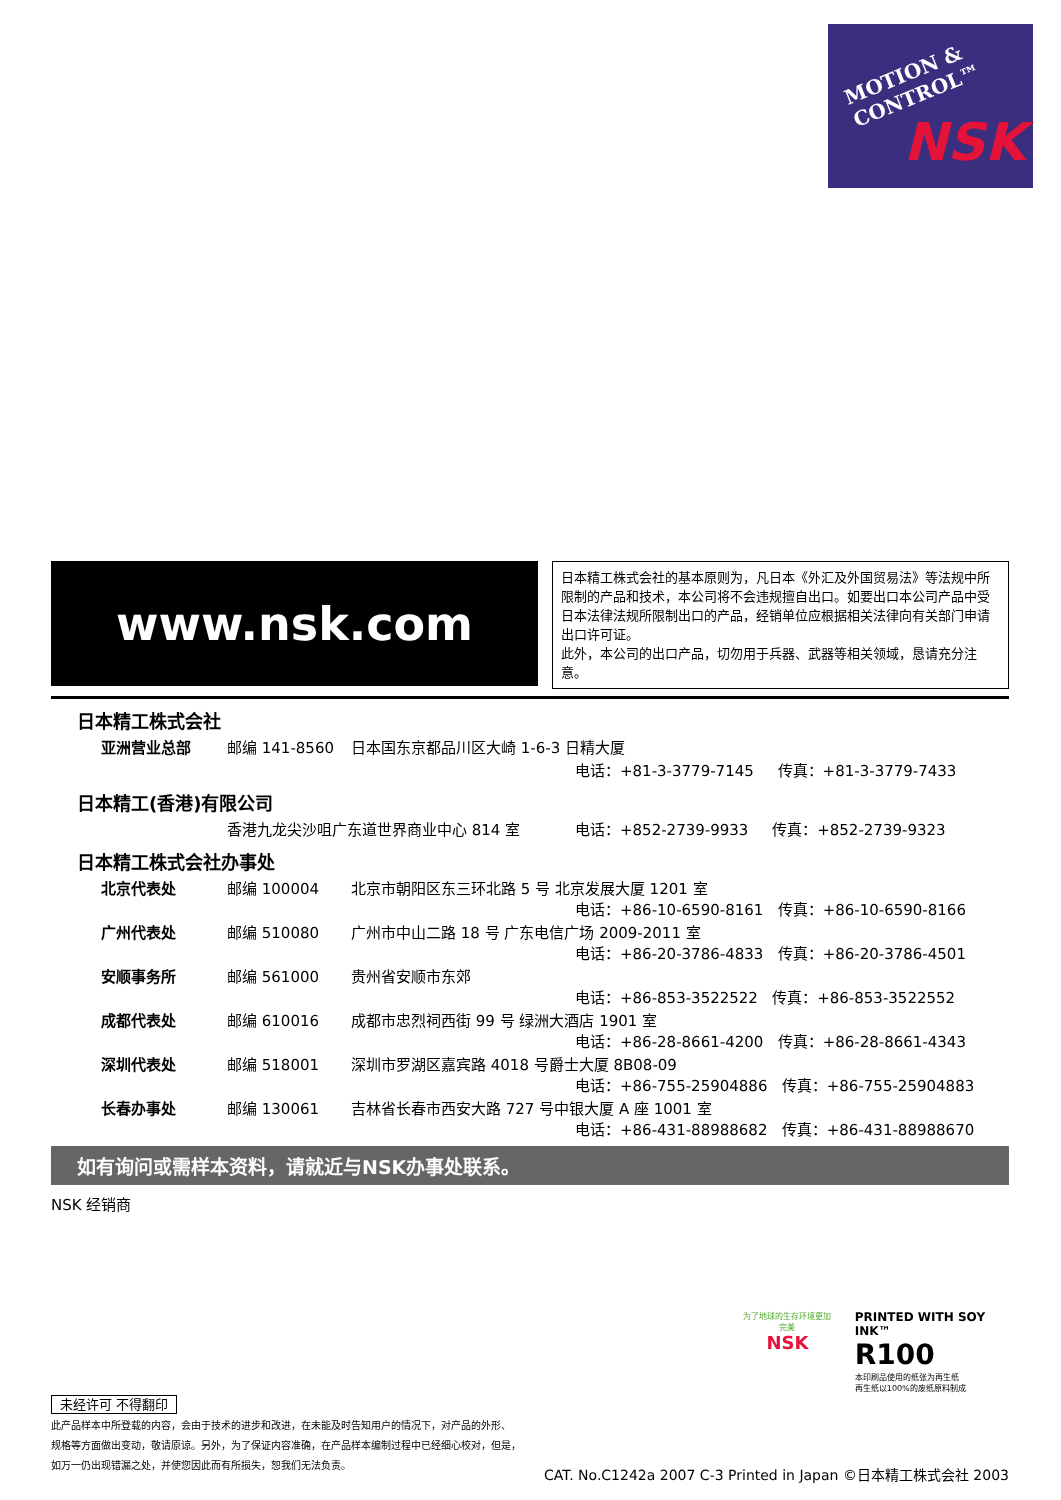MOTION &
CONTROL™
NSK
www.nsk.com
日本精工株式会社的基本原则为，凡日本《外汇及外国贸易法》等法规中所限制的产品和技术，本公司将不会违规擅自出口。如要出口本公司产品中受日本法律法规所限制出口的产品，经销单位应根据相关法律向有关部门申请出口许可证。
此外，本公司的出口产品，切勿用于兵器、武器等相关领域，恳请充分注意。
日本精工株式会社
| 亚洲营业总部 | 邮编 141-8560 | 日本国东京都品川区大崎 1-6-3 日精大厦 | |
| | | | 电话：+81-3-3779-7145 传真：+81-3-3779-7433 |
日本精工(香港)有限公司
| | 香港九龙尖沙咀广东道世界商业中心 814 室 | 电话：+852-2739-9933 传真：+852-2739-9323 |
日本精工株式会社办事处
| 北京代表处 | 邮编 100004 | 北京市朝阳区东三环北路 5 号 北京发展大厦 1201 室 电话：+86-10-6590-8161 传真：+86-10-6590-8166 |
| 广州代表处 | 邮编 510080 | 广州市中山二路 18 号 广东电信广场 2009-2011 室 电话：+86-20-3786-4833 传真：+86-20-3786-4501 |
| 安顺事务所 | 邮编 561000 | 贵州省安顺市东郊 电话：+86-853-3522522 传真：+86-853-3522552 |
| 成都代表处 | 邮编 610016 | 成都市忠烈祠西街 99 号 绿洲大酒店 1901 室 电话：+86-28-8661-4200 传真：+86-28-8661-4343 |
| 深圳代表处 | 邮编 518001 | 深圳市罗湖区嘉宾路 4018 号爵士大厦 8B08-09 电话：+86-755-25904886 传真：+86-755-25904883 |
| 长春办事处 | 邮编 130061 | 吉林省长春市西安大路 727 号中银大厦 A 座 1001 室 电话：+86-431-88988682 传真：+86-431-88988670 |
如有询问或需样本资料，请就近与NSK办事处联系。
NSK 经销商
为了地球的生存环境更加完美
NSK
PRINTED WITH SOY INK™
R100
本印刷品使用的纸张为再生纸
再生纸以100%的废纸原料制成
未经许可 不得翻印
此产品样本中所登载的内容，会由于技术的进步和改进，在未能及时告知用户的情况下，对产品的外形、
规格等方面做出变动，敬请原谅。另外，为了保证内容准确，在产品样本编制过程中已经细心校对，但是，
如万一仍出现错漏之处，并使您因此而有所损失，恕我们无法负责。
CAT. No.C1242a 2007 C-3 Printed in Japan ©日本精工株式会社 2003